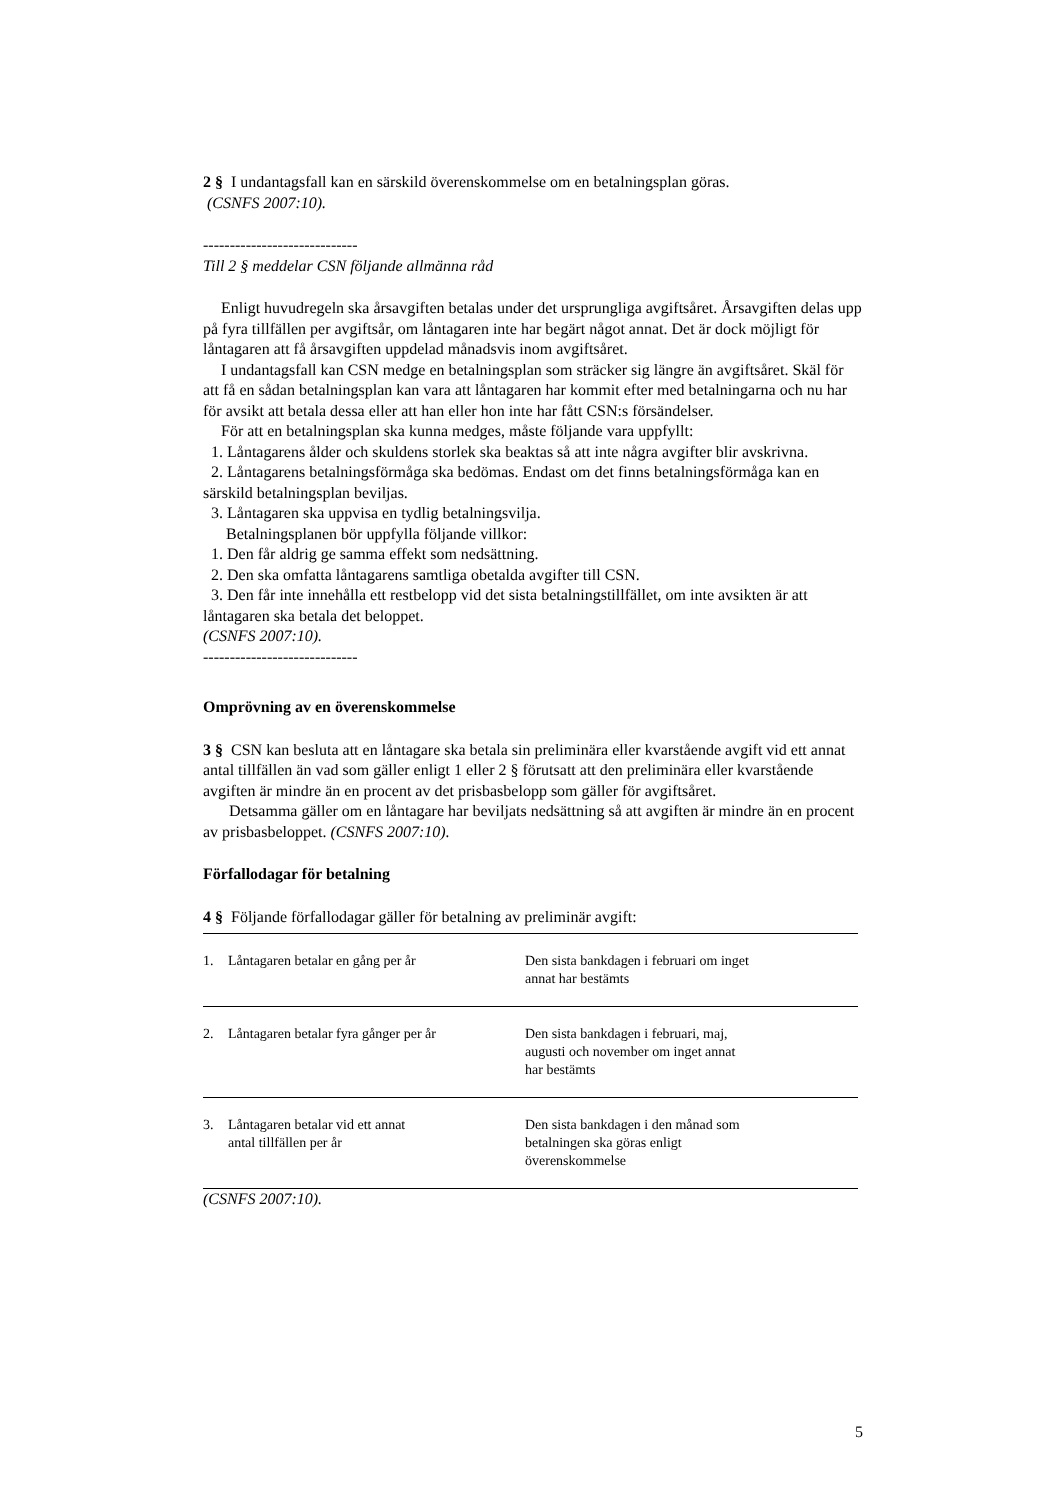2 § I undantagsfall kan en särskild överenskommelse om en betalningsplan göras.
(CSNFS 2007:10).
-----------------------------
Till 2 § meddelar CSN följande allmänna råd
Enligt huvudregeln ska årsavgiften betalas under det ursprungliga avgiftsåret. Årsavgiften delas upp på fyra tillfällen per avgiftsår, om låntagaren inte har begärt något annat. Det är dock möjligt för låntagaren att få årsavgiften uppdelad månadsvis inom avgiftsåret.
I undantagsfall kan CSN medge en betalningsplan som sträcker sig längre än avgiftsåret. Skäl för att få en sådan betalningsplan kan vara att låntagaren har kommit efter med betalningarna och nu har för avsikt att betala dessa eller att han eller hon inte har fått CSN:s försändelser.
För att en betalningsplan ska kunna medges, måste följande vara uppfyllt:
1. Låntagarens ålder och skuldens storlek ska beaktas så att inte några avgifter blir avskrivna.
2. Låntagarens betalningsförmåga ska bedömas. Endast om det finns betalningsförmåga kan en särskild betalningsplan beviljas.
3. Låntagaren ska uppvisa en tydlig betalningsvilja.
Betalningsplanen bör uppfylla följande villkor:
1. Den får aldrig ge samma effekt som nedsättning.
2. Den ska omfatta låntagarens samtliga obetalda avgifter till CSN.
3. Den får inte innehålla ett restbelopp vid det sista betalningstillfället, om inte avsikten är att låntagaren ska betala det beloppet.
(CSNFS 2007:10).
-----------------------------
Omprövning av en överenskommelse
3 § CSN kan besluta att en låntagare ska betala sin preliminära eller kvarstående avgift vid ett annat antal tillfällen än vad som gäller enligt 1 eller 2 § förutsatt att den preliminära eller kvarstående avgiften är mindre än en procent av det prisbasbelopp som gäller för avgiftsåret.
Detsamma gäller om en låntagare har beviljats nedsättning så att avgiften är mindre än en procent av prisbasbeloppet. (CSNFS 2007:10).
Förfallodagar för betalning
4 § Följande förfallodagar gäller för betalning av preliminär avgift:
| 1. | Låntagaren betalar en gång per år | Den sista bankdagen i februari om inget annat har bestämts |
| 2. | Låntagaren betalar fyra gånger per år | Den sista bankdagen i februari, maj, augusti och november om inget annat har bestämts |
| 3. | Låntagaren betalar vid ett annat antal tillfällen per år | Den sista bankdagen i den månad som betalningen ska göras enligt överenskommelse |
(CSNFS 2007:10).
5